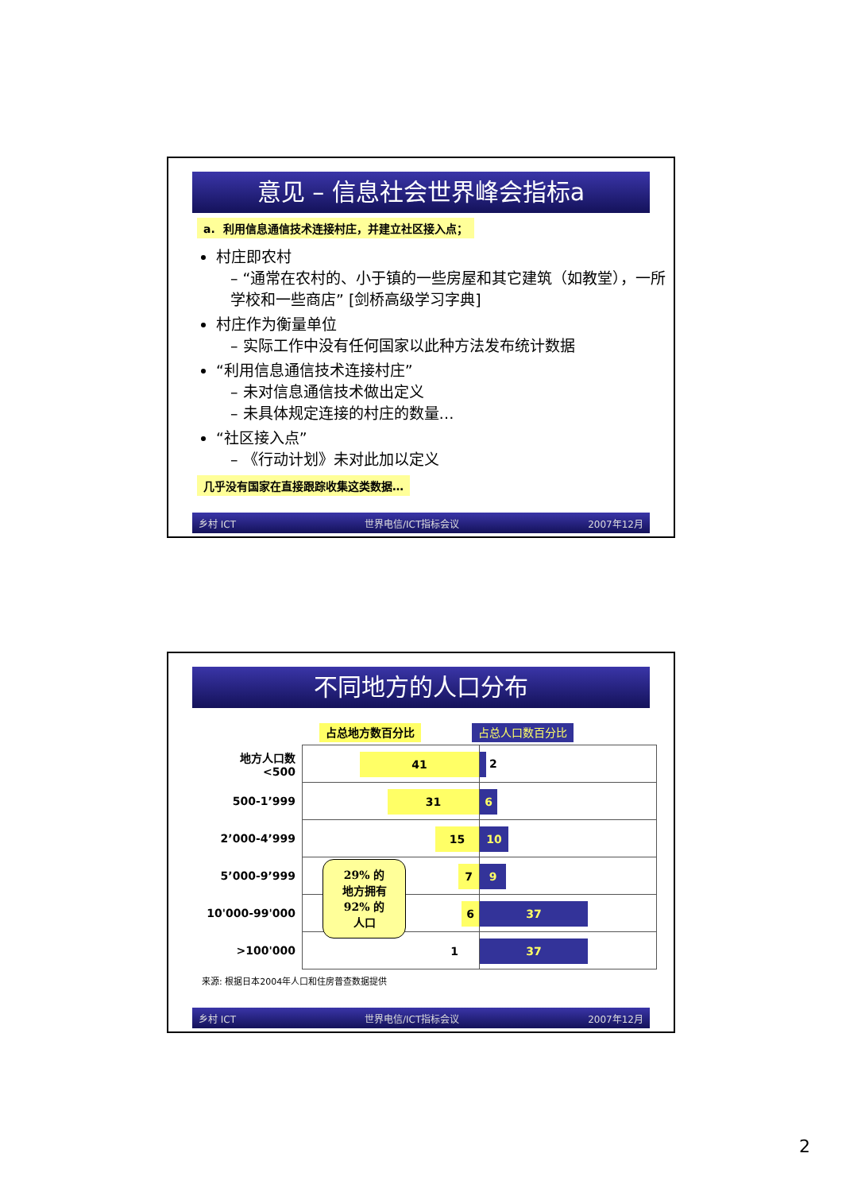意见 – 信息社会世界峰会指标a
a. 利用信息通信技术连接村庄，并建立社区接入点；
村庄即农村
– “通常在农村的、小于镇的一些房屋和其它建筑（如教堂），一所学校和一些商店” [剑桥高级学习字典]
村庄作为衡量单位
– 实际工作中没有任何国家以此种方法发布统计数据
“利用信息通信技术连接村庄”
– 未对信息通信技术做出定义
– 未具体规定连接的村庄的数量…
“社区接入点”
– 《行动计划》未对此加以定义
几乎没有国家在直接跟踪收集这类数据…
乡村 ICT 世界电信/ICT指标会议 2007年12月
不同地方的人口分布
占总地方数百分比 占总人口数百分比
| 地方人口数 <500 | 41 | 2 |
| 500-1’999 | 31 | 6 |
| 2’000-4’999 | 15 | 10 |
| 5’000-9’999 | 7 | 9 |
| 10'000-99'000 | 29% 的 地方拥有 92% 的 人口 6 | 37 |
| >100'000 | 1 | 37 |
来源: 根据日本2004年人口和住房普查数据提供
乡村 ICT 世界电信/ICT指标会议 2007年12月
2